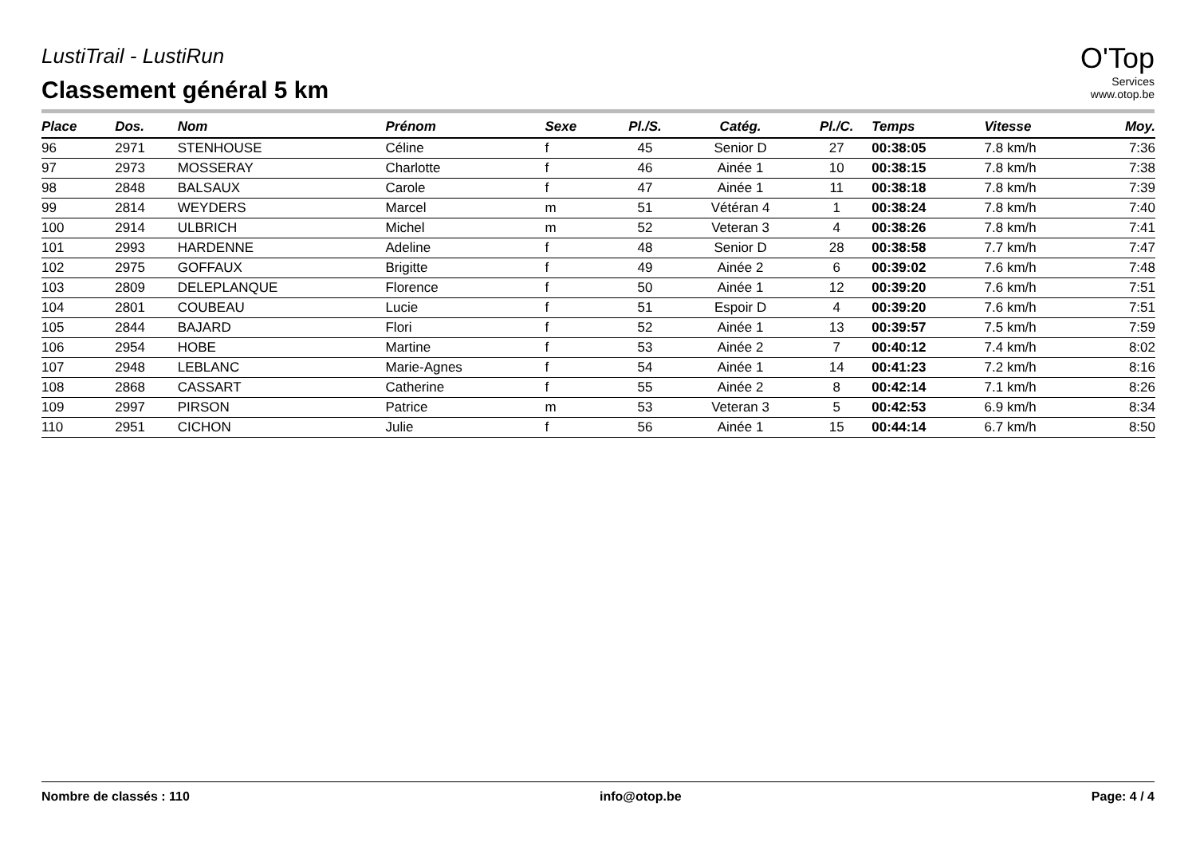LustiTrail - LustiRun
Classement général 5 km
O'Top
Services
www.otop.be
| Place | Dos. | Nom | Prénom | Sexe | Pl./S. | Catég. | Pl./C. | Temps | Vitesse | Moy. |
| --- | --- | --- | --- | --- | --- | --- | --- | --- | --- | --- |
| 96 | 2971 | STENHOUSE | Céline | f | 45 | Senior D | 27 | 00:38:05 | 7.8 km/h | 7:36 |
| 97 | 2973 | MOSSERAY | Charlotte | f | 46 | Ainée 1 | 10 | 00:38:15 | 7.8 km/h | 7:38 |
| 98 | 2848 | BALSAUX | Carole | f | 47 | Ainée 1 | 11 | 00:38:18 | 7.8 km/h | 7:39 |
| 99 | 2814 | WEYDERS | Marcel | m | 51 | Vétéran 4 | 1 | 00:38:24 | 7.8 km/h | 7:40 |
| 100 | 2914 | ULBRICH | Michel | m | 52 | Veteran 3 | 4 | 00:38:26 | 7.8 km/h | 7:41 |
| 101 | 2993 | HARDENNE | Adeline | f | 48 | Senior D | 28 | 00:38:58 | 7.7 km/h | 7:47 |
| 102 | 2975 | GOFFAUX | Brigitte | f | 49 | Ainée 2 | 6 | 00:39:02 | 7.6 km/h | 7:48 |
| 103 | 2809 | DELEPLANQUE | Florence | f | 50 | Ainée 1 | 12 | 00:39:20 | 7.6 km/h | 7:51 |
| 104 | 2801 | COUBEAU | Lucie | f | 51 | Espoir D | 4 | 00:39:20 | 7.6 km/h | 7:51 |
| 105 | 2844 | BAJARD | Flori | f | 52 | Ainée 1 | 13 | 00:39:57 | 7.5 km/h | 7:59 |
| 106 | 2954 | HOBE | Martine | f | 53 | Ainée 2 | 7 | 00:40:12 | 7.4 km/h | 8:02 |
| 107 | 2948 | LEBLANC | Marie-Agnes | f | 54 | Ainée 1 | 14 | 00:41:23 | 7.2 km/h | 8:16 |
| 108 | 2868 | CASSART | Catherine | f | 55 | Ainée 2 | 8 | 00:42:14 | 7.1 km/h | 8:26 |
| 109 | 2997 | PIRSON | Patrice | m | 53 | Veteran 3 | 5 | 00:42:53 | 6.9 km/h | 8:34 |
| 110 | 2951 | CICHON | Julie | f | 56 | Ainée 1 | 15 | 00:44:14 | 6.7 km/h | 8:50 |
Nombre de classés : 110 info@otop.be Page: 4 / 4